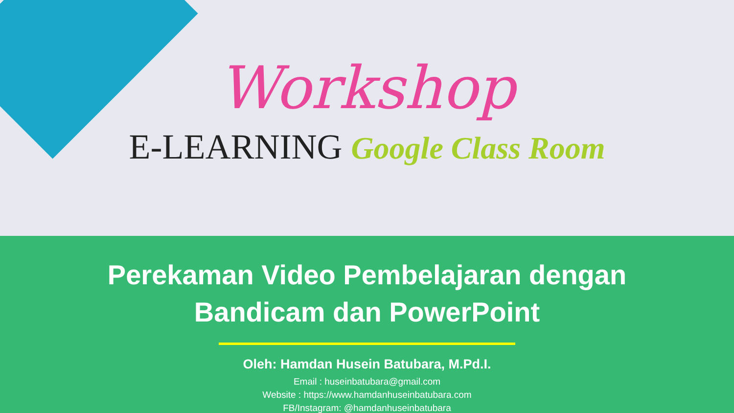Workshop
E-LEARNING Google Class Room
Perekaman Video Pembelajaran dengan
Bandicam dan PowerPoint
Oleh: Hamdan Husein Batubara, M.Pd.I.
Email : huseinbatubara@gmail.com
Website : https://www.hamdanhuseinbatubara.com
FB/Instagram: @hamdanhuseinbatubara